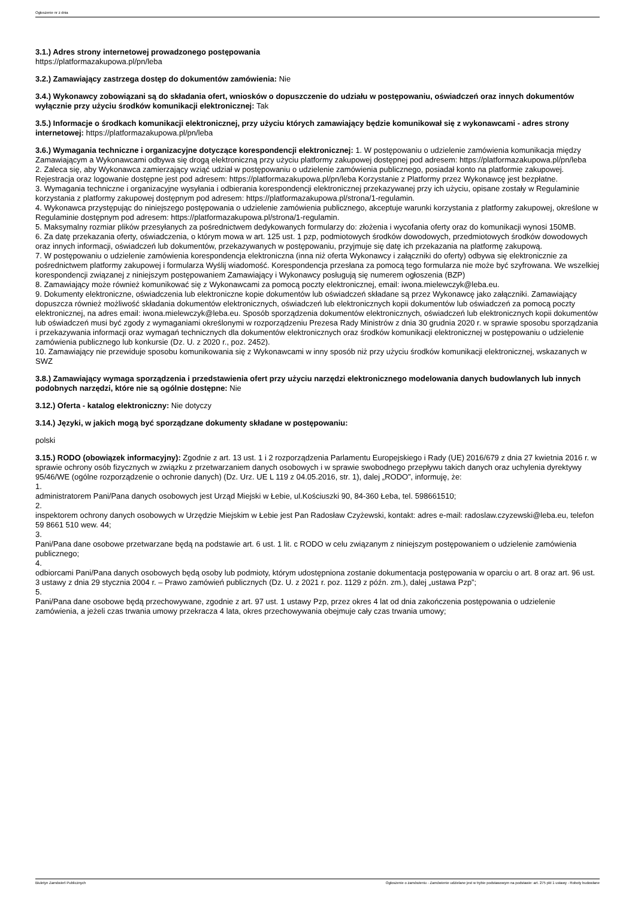Ogłoszenie nr z dnia
3.1.) Adres strony internetowej prowadzonego postępowania
https://platformazakupowa.pl/pn/leba
3.2.) Zamawiający zastrzega dostęp do dokumentów zamówienia: Nie
3.4.) Wykonawcy zobowiązani są do składania ofert, wniosków o dopuszczenie do udziału w postępowaniu, oświadczeń oraz innych dokumentów wyłącznie przy użyciu środków komunikacji elektronicznej: Tak
3.5.) Informacje o środkach komunikacji elektronicznej, przy użyciu których zamawiający będzie komunikował się z wykonawcami - adres strony internetowej: https://platformazakupowa.pl/pn/leba
3.6.) Wymagania techniczne i organizacyjne dotyczące korespondencji elektronicznej: 1. W postępowaniu o udzielenie zamówienia komunikacja między Zamawiającym a Wykonawcami odbywa się drogą elektroniczną przy użyciu platformy zakupowej dostępnej pod adresem: https://platformazakupowa.pl/pn/leba
2. Zaleca się, aby Wykonawca zamierzający wziąć udział w postępowaniu o udzielenie zamówienia publicznego, posiadał konto na platformie zakupowej. Rejestracja oraz logowanie dostępne jest pod adresem: https://platformazakupowa.pl/pn/leba Korzystanie z Platformy przez Wykonawcę jest bezpłatne.
3. Wymagania techniczne i organizacyjne wysyłania i odbierania korespondencji elektronicznej przekazywanej przy ich użyciu, opisane zostały w Regulaminie korzystania z platformy zakupowej dostępnym pod adresem: https://platformazakupowa.pl/strona/1-regulamin.
4. Wykonawca przystępując do niniejszego postępowania o udzielenie zamówienia publicznego, akceptuje warunki korzystania z platformy zakupowej, określone w Regulaminie dostępnym pod adresem: https://platformazakupowa.pl/strona/1-regulamin.
5. Maksymalny rozmiar plików przesyłanych za pośrednictwem dedykowanych formularzy do: złożenia i wycofania oferty oraz do komunikacji wynosi 150MB.
6. Za datę przekazania oferty, oświadczenia, o którym mowa w art. 125 ust. 1 pzp, podmiotowych środków dowodowych, przedmiotowych środków dowodowych oraz innych informacji, oświadczeń lub dokumentów, przekazywanych w postępowaniu, przyjmuje się datę ich przekazania na platformę zakupową.
7. W postępowaniu o udzielenie zamówienia korespondencja elektroniczna (inna niż oferta Wykonawcy i załączniki do oferty) odbywa się elektronicznie za pośrednictwem platformy zakupowej i formularza Wyślij wiadomość. Korespondencja przesłana za pomocą tego formularza nie może być szyfrowana. We wszelkiej korespondencji związanej z niniejszym postępowaniem Zamawiający i Wykonawcy posługują się numerem ogłoszenia (BZP)
8. Zamawiający może również komunikować się z Wykonawcami za pomocą poczty elektronicznej, email: iwona.mielewczyk@leba.eu.
9. Dokumenty elektroniczne, oświadczenia lub elektroniczne kopie dokumentów lub oświadczeń składane są przez Wykonawcę jako załączniki. Zamawiający dopuszcza również możliwość składania dokumentów elektronicznych, oświadczeń lub elektronicznych kopii dokumentów lub oświadczeń za pomocą poczty elektronicznej, na adres email: iwona.mielewczyk@leba.eu. Sposób sporządzenia dokumentów elektronicznych, oświadczeń lub elektronicznych kopii dokumentów lub oświadczeń musi być zgody z wymaganiami określonymi w rozporządzeniu Prezesa Rady Ministrów z dnia 30 grudnia 2020 r. w sprawie sposobu sporządzania i przekazywania informacji oraz wymagań technicznych dla dokumentów elektronicznych oraz środków komunikacji elektronicznej w postępowaniu o udzielenie zamówienia publicznego lub konkursie (Dz. U. z 2020 r., poz. 2452).
10. Zamawiający nie przewiduje sposobu komunikowania się z Wykonawcami w inny sposób niż przy użyciu środków komunikacji elektronicznej, wskazanych w SWZ
3.8.) Zamawiający wymaga sporządzenia i przedstawienia ofert przy użyciu narzędzi elektronicznego modelowania danych budowlanych lub innych podobnych narzędzi, które nie są ogólnie dostępne: Nie
3.12.) Oferta - katalog elektroniczny: Nie dotyczy
3.14.) Języki, w jakich mogą być sporządzane dokumenty składane w postępowaniu:
polski
3.15.) RODO (obowiązek informacyjny): Zgodnie z art. 13 ust. 1 i 2 rozporządzenia Parlamentu Europejskiego i Rady (UE) 2016/679 z dnia 27 kwietnia 2016 r. w sprawie ochrony osób fizycznych w związku z przetwarzaniem danych osobowych i w sprawie swobodnego przepływu takich danych oraz uchylenia dyrektywy 95/46/WE (ogólne rozporządzenie o ochronie danych) (Dz. Urz. UE L 119 z 04.05.2016, str. 1), dalej „RODO”, informuję, że:
1.
administratorem Pani/Pana danych osobowych jest Urząd Miejski w Łebie, ul.Kościuszki 90, 84-360 Łeba, tel. 598661510;
2.
inspektorem ochrony danych osobowych w Urzędzie Miejskim w Łebie jest Pan Radosław Czyżewski, kontakt: adres e-mail: radoslaw.czyzewski@leba.eu, telefon 59 8661 510 wew. 44;
3.
Pani/Pana dane osobowe przetwarzane będą na podstawie art. 6 ust. 1 lit. c RODO w celu związanym z niniejszym postępowaniem o udzielenie zamówienia publicznego;
4.
odbiorcami Pani/Pana danych osobowych będą osoby lub podmioty, którym udostępniona zostanie dokumentacja postępowania w oparciu o art. 8 oraz art. 96 ust. 3 ustawy z dnia 29 stycznia 2004 r. – Prawo zamówień publicznych (Dz. U. z 2021 r. poz. 1129 z późn. zm.), dalej „ustawa Pzp”;
5.
Pani/Pana dane osobowe będą przechowywane, zgodnie z art. 97 ust. 1 ustawy Pzp, przez okres 4 lat od dnia zakończenia postępowania o udzielenie zamówienia, a jeżeli czas trwania umowy przekracza 4 lata, okres przechowywania obejmuje cały czas trwania umowy;
Biuletyn Zamówień Publicznych Ogłoszenie o zamówieniu - Zamówienie udzielane jest w trybie podstawowym na podstawie: art. 275 pkt 1 ustawy - Roboty budowlane